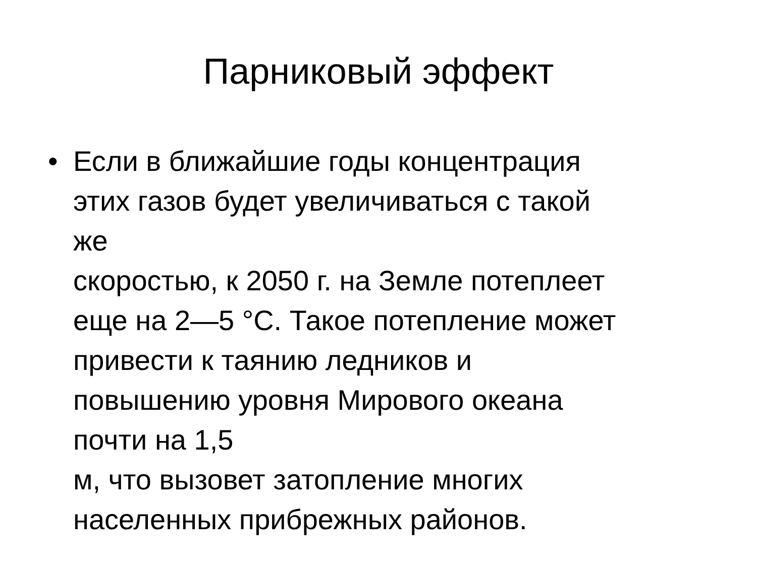Парниковый эффект
• Если в ближайшие годы концентрация
этих газов будет увеличиваться с такой
же
скоростью, к 2050 г. на Земле потеплеет
еще на 2—5 °С. Такое потепление может
привести к таянию ледников и
повышению уровня Мирового океана
почти на 1,5
м, что вызовет затопление многих
населенных прибрежных районов.